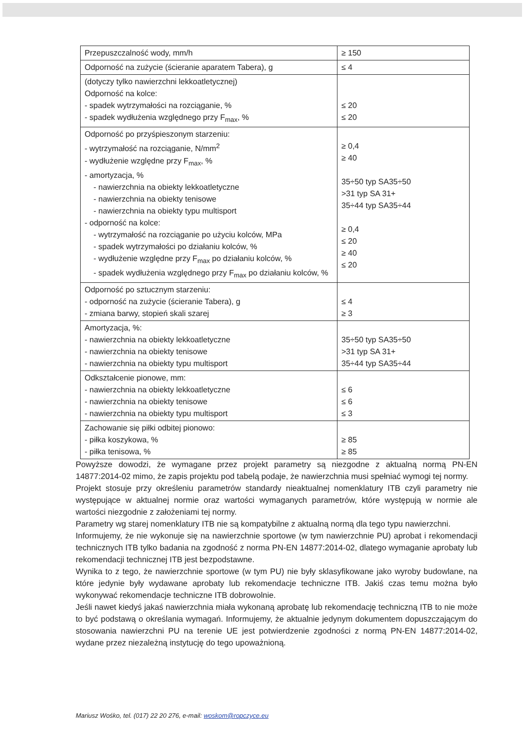| Przepuszczalność wody, mm/h | ≥ 150 |
| Odporność na zużycie (ścieranie aparatem Tabera), g | ≤ 4 |
| (dotyczy tylko nawierzchni lekkoatletycznej) Odporność na kolce: - spadek wytrzymałości na rozciąganie, % - spadek wydłużenia względnego przy F<sub>max</sub>, % | ≤ 20 ≤ 20 |
| Odporność po przyśpieszonym starzeniu: - wytrzymałość na rozciąganie, N/mm<sup>2</sup> - wydłużenie względne przy F<sub>max</sub>, % - amortyzacja, % - nawierzchnia na obiekty lekkoatletyczne - nawierzchnia na obiekty tenisowe - nawierzchnia na obiekty typu multisport - odporność na kolce: - wytrzymałość na rozciąganie po użyciu kolców, MPa - spadek wytrzymałości po działaniu kolców, % - wydłużenie względne przy F<sub>max</sub> po działaniu kolców, % - spadek wydłużenia względnego przy F<sub>max</sub> po działaniu kolców, % | ≥ 0,4 ≥ 40 35÷50 typ SA35÷50 >31 typ SA 31+ 35÷44 typ SA35÷44 ≥ 0,4 ≤ 20 ≥ 40 ≤ 20 |
| Odporność po sztucznym starzeniu: - odporność na zużycie (ścieranie Tabera), g - zmiana barwy, stopień skali szarej | ≤ 4 ≥ 3 |
| Amortyzacja, %: - nawierzchnia na obiekty lekkoatletyczne - nawierzchnia na obiekty tenisowe - nawierzchnia na obiekty typu multisport | 35÷50 typ SA35÷50 >31 typ SA 31+ 35÷44 typ SA35÷44 |
| Odkształcenie pionowe, mm: - nawierzchnia na obiekty lekkoatletyczne - nawierzchnia na obiekty tenisowe - nawierzchnia na obiekty typu multisport | ≤ 6 ≤ 6 ≤ 3 |
| Zachowanie się piłki odbitej pionowo: - piłka koszykowa, % - piłka tenisowa, % | ≥ 85 ≥ 85 |
Powyższe dowodzi, że wymagane przez projekt parametry są niezgodne z aktualną normą PN-EN 14877:2014-02 mimo, że zapis projektu pod tabelą podaje, że nawierzchnia musi spełniać wymogi tej normy.
Projekt stosuje przy określeniu parametrów standardy nieaktualnej nomenklatury ITB czyli parametry nie występujące w aktualnej normie oraz wartości wymaganych parametrów, które występują w normie ale wartości niezgodnie z założeniami tej normy.
Parametry wg starej nomenklatury ITB nie są kompatybilne z aktualną normą dla tego typu nawierzchni.
Informujemy, że nie wykonuje się na nawierzchnie sportowe (w tym nawierzchnie PU) aprobat i rekomendacji technicznych ITB tylko badania na zgodność z norma PN-EN 14877:2014-02, dlatego wymaganie aprobaty lub rekomendacji technicznej ITB jest bezpodstawne.
Wynika to z tego, że nawierzchnie sportowe (w tym PU) nie były sklasyfikowane jako wyroby budowlane, na które jedynie były wydawane aprobaty lub rekomendacje techniczne ITB. Jakiś czas temu można było wykonywać rekomendacje techniczne ITB dobrowolnie.
Jeśli nawet kiedyś jakaś nawierzchnia miała wykonaną aprobatę lub rekomendację techniczną ITB to nie może to być podstawą o określania wymagań. Informujemy, że aktualnie jedynym dokumentem dopuszczającym do stosowania nawierzchni PU na terenie UE jest potwierdzenie zgodności z normą PN-EN 14877:2014-02, wydane przez niezależną instytucję do tego upoważnioną.
Mariusz Wośko, tel. (017) 22 20 276, e-mail: woskom@ropczyce.eu